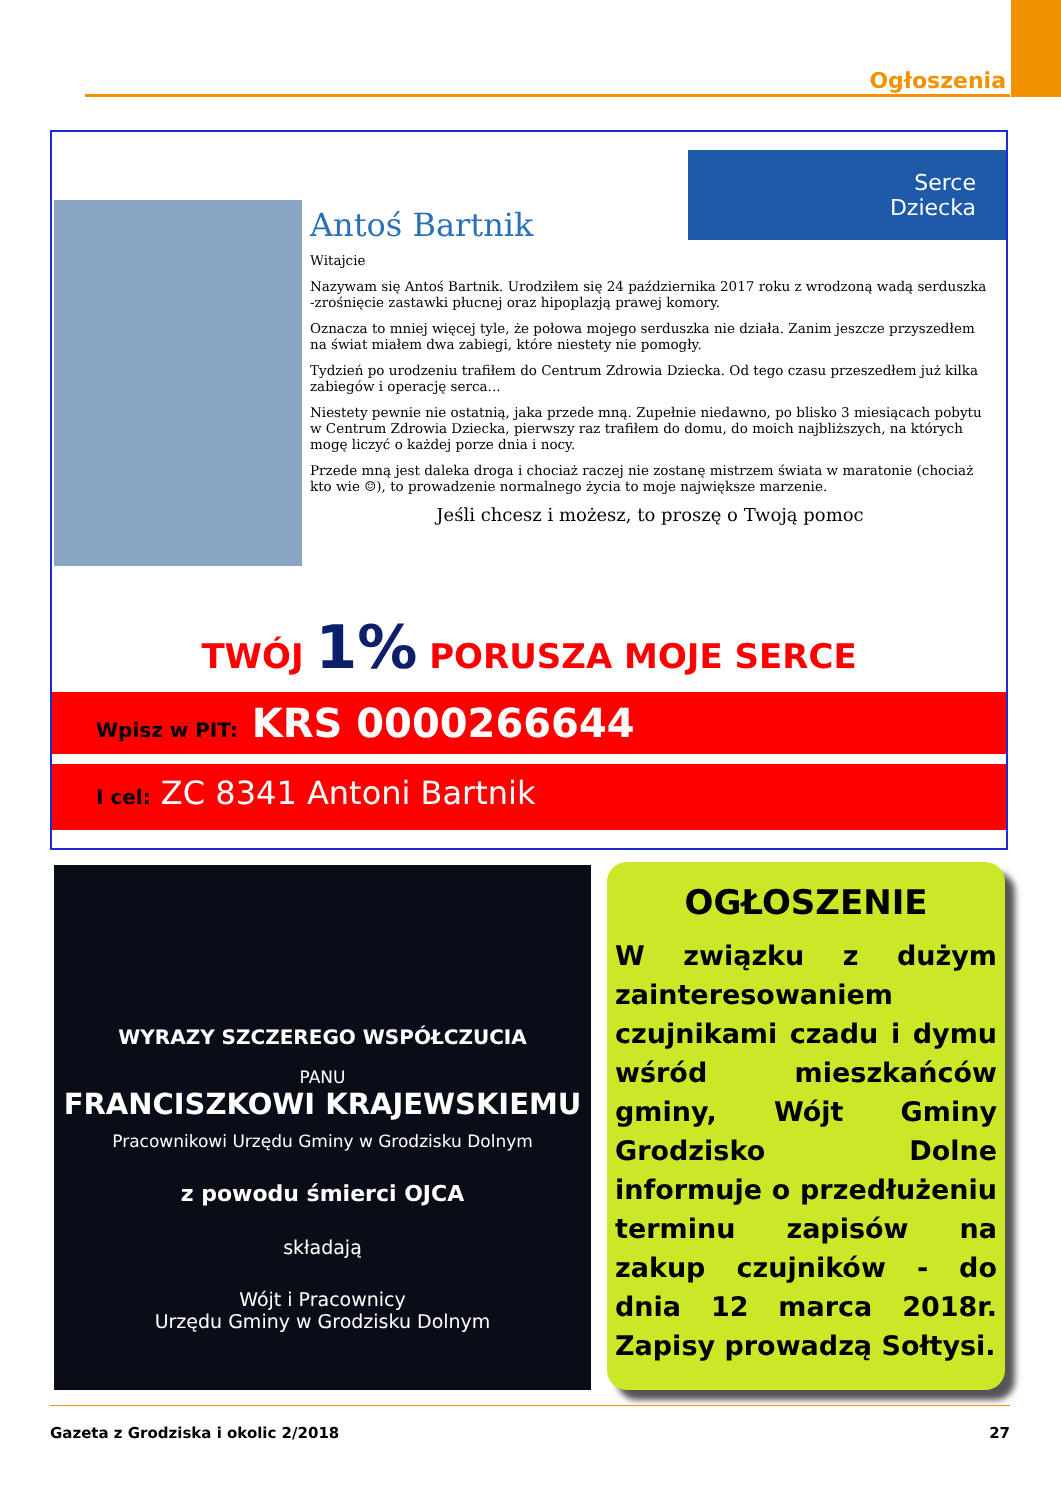Ogłoszenia
Serce
Dziecka
Antoś Bartnik
Witajcie
Nazywam się Antoś Bartnik. Urodziłem się 24 października 2017 roku z wrodzoną wadą serduszka -zrośnięcie zastawki płucnej oraz hipoplazją prawej komory.
Oznacza to mniej więcej tyle, że połowa mojego serduszka nie działa. Zanim jeszcze przyszedłem na świat miałem dwa zabiegi, które niestety nie pomogły.
Tydzień po urodzeniu trafiłem do Centrum Zdrowia Dziecka. Od tego czasu przeszedłem już kilka zabiegów i operację serca...
Niestety pewnie nie ostatnią, jaka przede mną. Zupełnie niedawno, po blisko 3 miesiącach pobytu w Centrum Zdrowia Dziecka, pierwszy raz trafiłem do domu, do moich najbliższych, na których mogę liczyć o każdej porze dnia i nocy.
Przede mną jest daleka droga i chociaż raczej nie zostanę mistrzem świata w maratonie (chociaż kto wie ☺), to prowadzenie normalnego życia to moje największe marzenie.
Jeśli chcesz i możesz, to proszę o Twoją pomoc
TWÓJ 1% PORUSZA MOJE SERCE
Wpisz w PIT: KRS 0000266644
I cel: ZC 8341 Antoni Bartnik
WYRAZY SZCZEREGO WSPÓŁCZUCIA
PANU
FRANCISZKOWI KRAJEWSKIEMU
Pracownikowi Urzędu Gminy w Grodzisku Dolnym
z powodu śmierci OJCA
składają
Wójt i Pracownicy
Urzędu Gminy w Grodzisku Dolnym
OGŁOSZENIE
W związku z dużym zainteresowaniem czujnikami czadu i dymu wśród mieszkańców gminy, Wójt Gminy Grodzisko Dolne informuje o przedłużeniu terminu zapisów na zakup czujników - do dnia 12 marca 2018r. Zapisy prowadzą Sołtysi.
Gazeta z Grodziska i okolic 2/2018 27